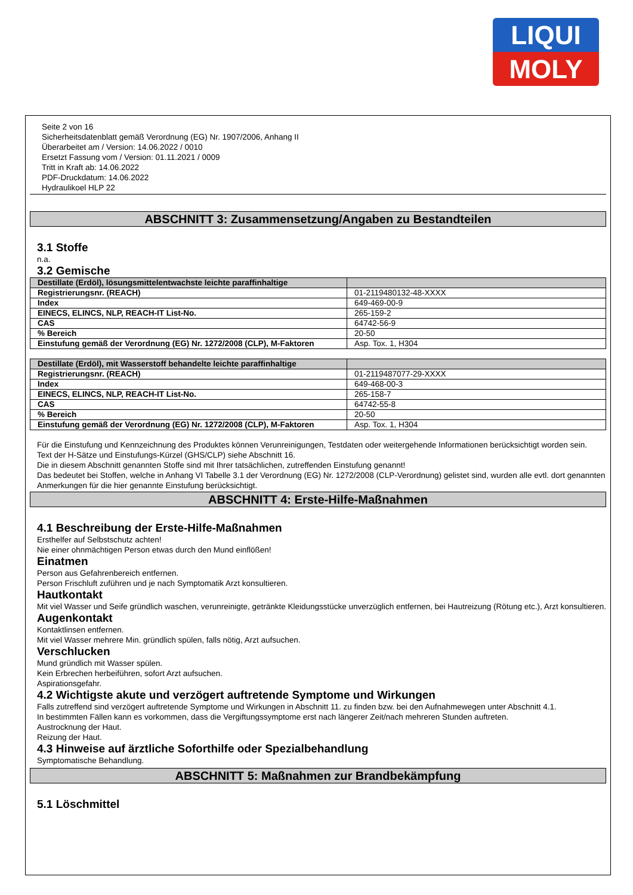LIQUI
MOLY
Seite 2 von 16
Sicherheitsdatenblatt gemäß Verordnung (EG) Nr. 1907/2006, Anhang II
Überarbeitet am / Version: 14.06.2022 / 0010
Ersetzt Fassung vom / Version: 01.11.2021 / 0009
Tritt in Kraft ab: 14.06.2022
PDF-Druckdatum: 14.06.2022
Hydraulikoel HLP 22
ABSCHNITT 3: Zusammensetzung/Angaben zu Bestandteilen
3.1 Stoffe
n.a.
3.2 Gemische
| Destillate (Erdöl), lösungsmittelentwachste leichte paraffinhaltige | |
| Registrierungsnr. (REACH) | 01-2119480132-48-XXXX |
| Index | 649-469-00-9 |
| EINECS, ELINCS, NLP, REACH-IT List-No. | 265-159-2 |
| CAS | 64742-56-9 |
| % Bereich | 20-50 |
| Einstufung gemäß der Verordnung (EG) Nr. 1272/2008 (CLP), M-Faktoren | Asp. Tox. 1, H304 |
| Destillate (Erdöl), mit Wasserstoff behandelte leichte paraffinhaltige | |
| Registrierungsnr. (REACH) | 01-2119487077-29-XXXX |
| Index | 649-468-00-3 |
| EINECS, ELINCS, NLP, REACH-IT List-No. | 265-158-7 |
| CAS | 64742-55-8 |
| % Bereich | 20-50 |
| Einstufung gemäß der Verordnung (EG) Nr. 1272/2008 (CLP), M-Faktoren | Asp. Tox. 1, H304 |
Für die Einstufung und Kennzeichnung des Produktes können Verunreinigungen, Testdaten oder weitergehende Informationen berücksichtigt worden sein.
Text der H-Sätze und Einstufungs-Kürzel (GHS/CLP) siehe Abschnitt 16.
Die in diesem Abschnitt genannten Stoffe sind mit Ihrer tatsächlichen, zutreffenden Einstufung genannt!
Das bedeutet bei Stoffen, welche in Anhang VI Tabelle 3.1 der Verordnung (EG) Nr. 1272/2008 (CLP-Verordnung) gelistet sind, wurden alle evtl. dort genannten Anmerkungen für die hier genannte Einstufung berücksichtigt.
ABSCHNITT 4: Erste-Hilfe-Maßnahmen
4.1 Beschreibung der Erste-Hilfe-Maßnahmen
Ersthelfer auf Selbstschutz achten!
Nie einer ohnmächtigen Person etwas durch den Mund einflößen!
Einatmen
Person aus Gefahrenbereich entfernen.
Person Frischluft zuführen und je nach Symptomatik Arzt konsultieren.
Hautkontakt
Mit viel Wasser und Seife gründlich waschen, verunreinigte, getränkte Kleidungsstücke unverzüglich entfernen, bei Hautreizung (Rötung etc.), Arzt konsultieren.
Augenkontakt
Kontaktlinsen entfernen.
Mit viel Wasser mehrere Min. gründlich spülen, falls nötig, Arzt aufsuchen.
Verschlucken
Mund gründlich mit Wasser spülen.
Kein Erbrechen herbeiführen, sofort Arzt aufsuchen.
Aspirationsgefahr.
4.2 Wichtigste akute und verzögert auftretende Symptome und Wirkungen
Falls zutreffend sind verzögert auftretende Symptome und Wirkungen in Abschnitt 11. zu finden bzw. bei den Aufnahmewegen unter Abschnitt 4.1.
In bestimmten Fällen kann es vorkommen, dass die Vergiftungssymptome erst nach längerer Zeit/nach mehreren Stunden auftreten.
Austrocknung der Haut.
Reizung der Haut.
4.3 Hinweise auf ärztliche Soforthilfe oder Spezialbehandlung
Symptomatische Behandlung.
ABSCHNITT 5: Maßnahmen zur Brandbekämpfung
5.1 Löschmittel